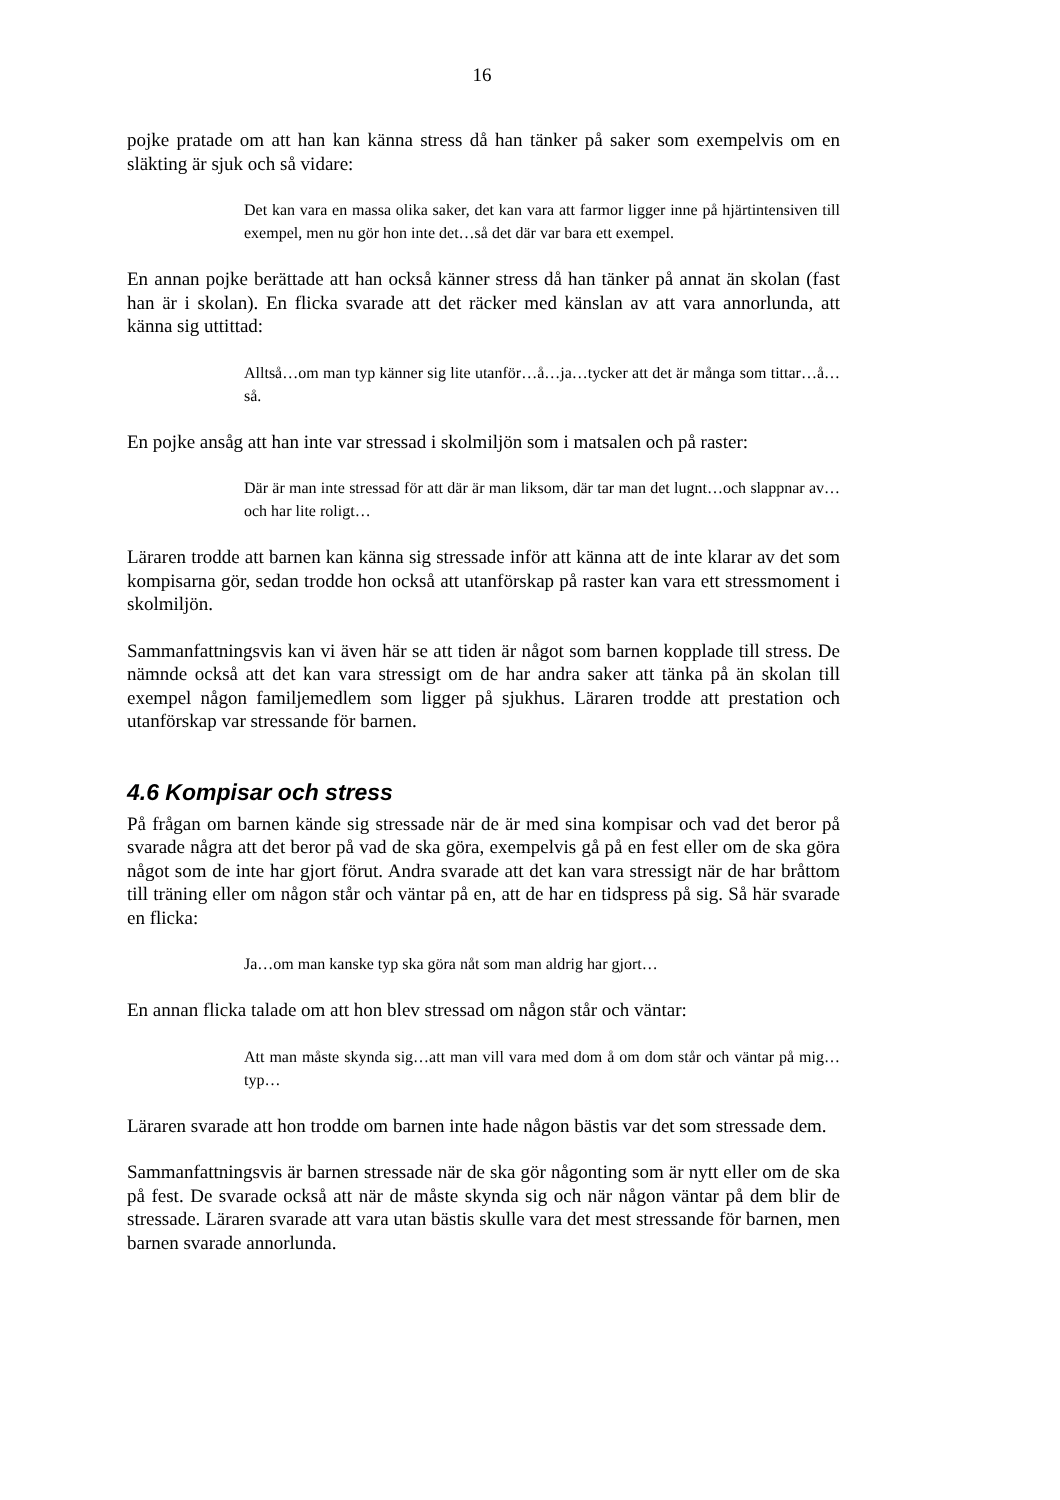16
pojke pratade om att han kan känna stress då han tänker på saker som exempelvis om en släkting är sjuk och så vidare:
Det kan vara en massa olika saker, det kan vara att farmor ligger inne på hjärtintensiven till exempel, men nu gör hon inte det…så det där var bara ett exempel.
En annan pojke berättade att han också känner stress då han tänker på annat än skolan (fast han är i skolan). En flicka svarade att det räcker med känslan av att vara annorlunda, att känna sig uttittad:
Alltså…om man typ känner sig lite utanför…å…ja…tycker att det är många som tittar…å…så.
En pojke ansåg att han inte var stressad i skolmiljön som i matsalen och på raster:
Där är man inte stressad för att där är man liksom, där tar man det lugnt…och slappnar av…och har lite roligt…
Läraren trodde att barnen kan känna sig stressade inför att känna att de inte klarar av det som kompisarna gör, sedan trodde hon också att utanförskap på raster kan vara ett stressmoment i skolmiljön.
Sammanfattningsvis kan vi även här se att tiden är något som barnen kopplade till stress. De nämnde också att det kan vara stressigt om de har andra saker att tänka på än skolan till exempel någon familjemedlem som ligger på sjukhus. Läraren trodde att prestation och utanförskap var stressande för barnen.
4.6 Kompisar och stress
På frågan om barnen kände sig stressade när de är med sina kompisar och vad det beror på svarade några att det beror på vad de ska göra, exempelvis gå på en fest eller om de ska göra något som de inte har gjort förut. Andra svarade att det kan vara stressigt när de har bråttom till träning eller om någon står och väntar på en, att de har en tidspress på sig. Så här svarade en flicka:
Ja…om man kanske typ ska göra nåt som man aldrig har gjort…
En annan flicka talade om att hon blev stressad om någon står och väntar:
Att man måste skynda sig…att man vill vara med dom å om dom står och väntar på mig…typ…
Läraren svarade att hon trodde om barnen inte hade någon bästis var det som stressade dem.
Sammanfattningsvis är barnen stressade när de ska gör någonting som är nytt eller om de ska på fest. De svarade också att när de måste skynda sig och när någon väntar på dem blir de stressade. Läraren svarade att vara utan bästis skulle vara det mest stressande för barnen, men barnen svarade annorlunda.